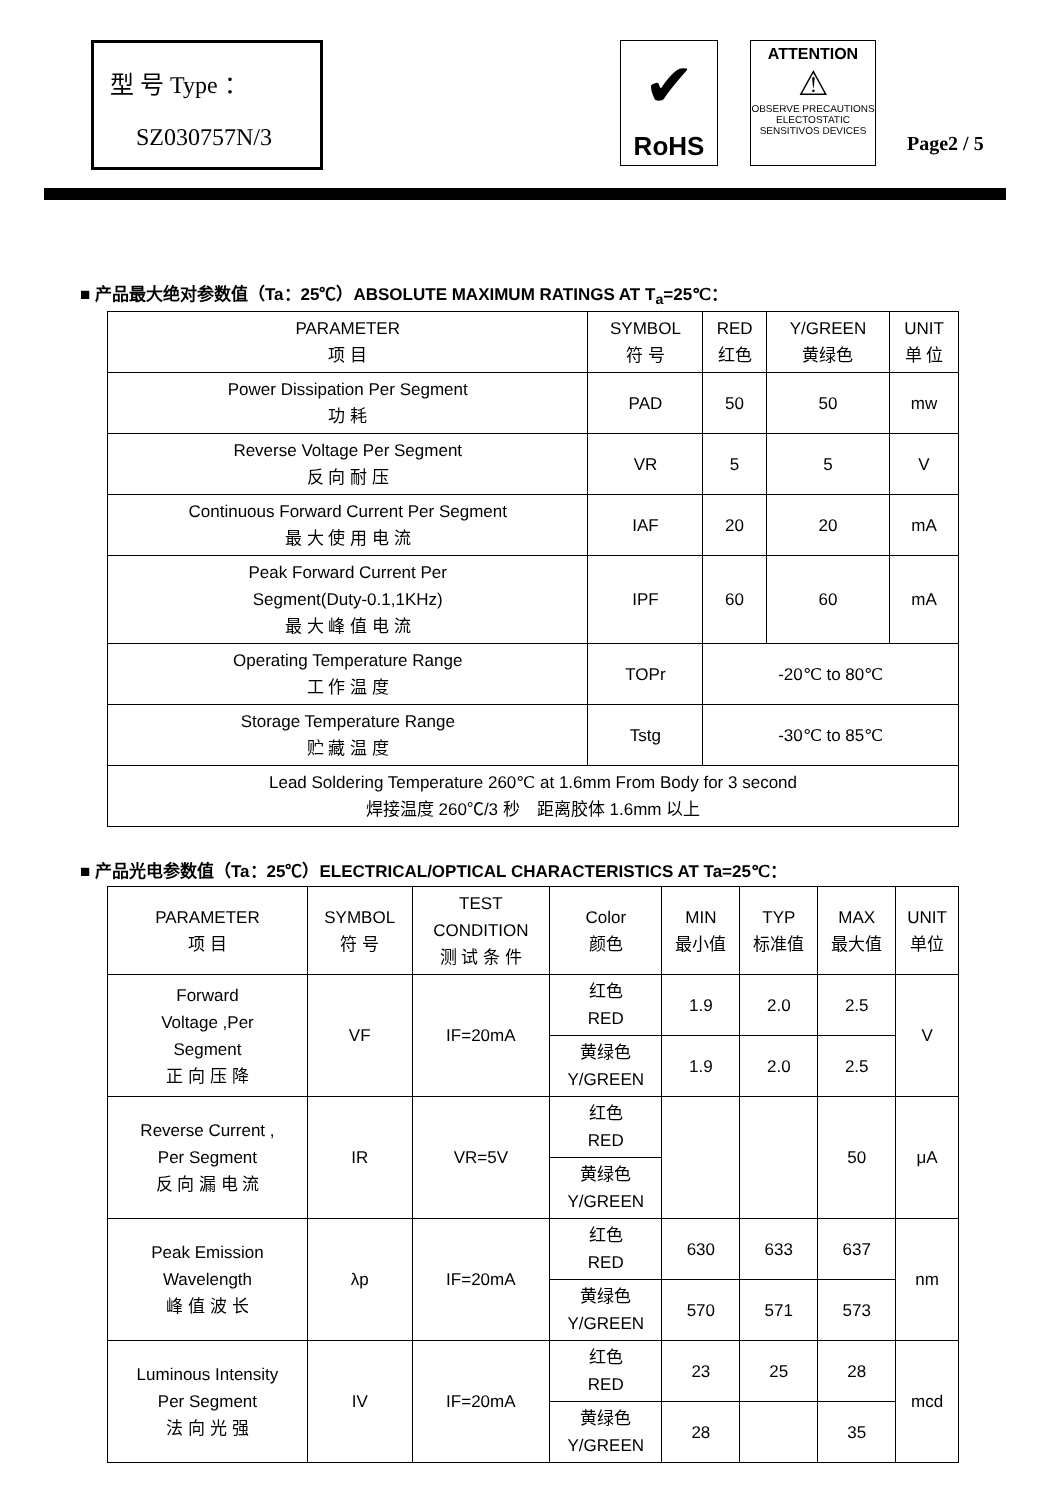型 号 Type ：
SZ030757N/3
✔
RoHS
ATTENTION
⚠
OBSERVE PRECAUTIONS
ELECTOSTATIC
SENSITIVOS DEVICES
Page2 / 5
■ 产品最大绝对参数值（Ta：25℃）ABSOLUTE MAXIMUM RATINGS AT T<sub>a</sub>=25℃：
| PARAMETER 项 目 | SYMBOL 符 号 | RED 红色 | Y/GREEN 黄绿色 | UNIT 单 位 |
| --- | --- | --- | --- | --- |
| Power Dissipation Per Segment 功 耗 | PAD | 50 | 50 | mw |
| Reverse Voltage Per Segment 反 向 耐 压 | VR | 5 | 5 | V |
| Continuous Forward Current Per Segment 最 大 使 用 电 流 | IAF | 20 | 20 | mA |
| Peak Forward Current Per Segment(Duty-0.1,1KHz) 最 大 峰 值 电 流 | IPF | 60 | 60 | mA |
| Operating Temperature Range 工 作 温 度 | TOPr | -20℃ to 80℃ | | |
| Storage Temperature Range 贮 藏 温 度 | Tstg | -30℃ to 85℃ | | |
| Lead Soldering Temperature 260℃ at 1.6mm From Body for 3 second 焊接温度 260℃/3 秒 距离胶体 1.6mm 以上 | | | | |
■ 产品光电参数值（Ta：25℃）ELECTRICAL/OPTICAL CHARACTERISTICS AT Ta=25℃：
| PARAMETER 项 目 | SYMBOL 符 号 | TEST CONDITION 测 试 条 件 | Color 颜色 | MIN 最小值 | TYP 标准值 | MAX 最大值 | UNIT 单位 |
| --- | --- | --- | --- | --- | --- | --- | --- |
| Forward Voltage ,Per Segment 正 向 压 降 | VF | IF=20mA | 红色 RED | 1.9 | 2.0 | 2.5 | V |
| | | | 黄绿色 Y/GREEN | 1.9 | 2.0 | 2.5 | |
| Reverse Current , Per Segment 反 向 漏 电 流 | IR | VR=5V | 红色 RED | | | 50 | μA |
| | | | 黄绿色 Y/GREEN | | | | |
| Peak Emission Wavelength 峰 值 波 长 | λp | IF=20mA | 红色 RED | 630 | 633 | 637 | nm |
| | | | 黄绿色 Y/GREEN | 570 | 571 | 573 | |
| Luminous Intensity Per Segment 法 向 光 强 | IV | IF=20mA | 红色 RED | 23 | 25 | 28 | mcd |
| | | | 黄绿色 Y/GREEN | 28 | | 35 | |